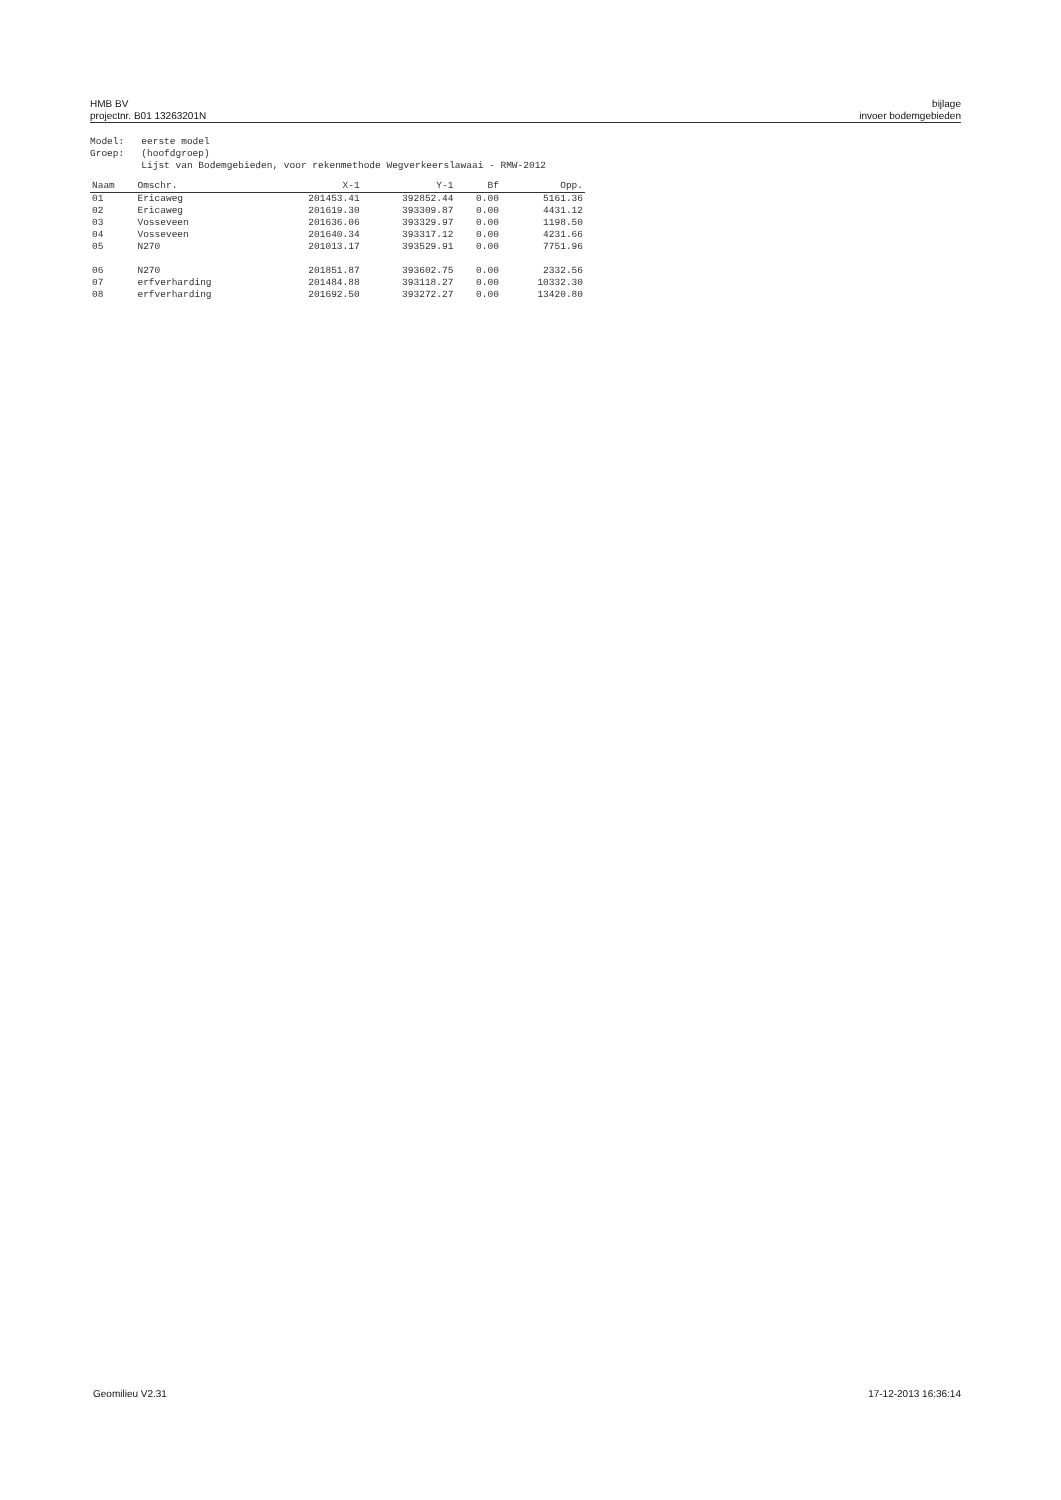HMB BV
projectnr. B01 13263201N
bijlage
invoer bodemgebieden
Model: eerste model Groep: (hoofdgroep) Lijst van Bodemgebieden, voor rekenmethode Wegverkeerslawaai - RMW-2012
| Naam | Omschr. | X-1 | Y-1 | Bf | Opp. |
| --- | --- | --- | --- | --- | --- |
| 01 | Ericaweg | 201453.41 | 392852.44 | 0.00 | 5161.36 |
| 02 | Ericaweg | 201619.30 | 393309.87 | 0.00 | 4431.12 |
| 03 | Vosseveen | 201636.06 | 393329.97 | 0.00 | 1198.50 |
| 04 | Vosseveen | 201640.34 | 393317.12 | 0.00 | 4231.66 |
| 05 | N270 | 201013.17 | 393529.91 | 0.00 | 7751.96 |
| 06 | N270 | 201851.87 | 393602.75 | 0.00 | 2332.56 |
| 07 | erfverharding | 201484.88 | 393118.27 | 0.00 | 10332.30 |
| 08 | erfverharding | 201692.50 | 393272.27 | 0.00 | 13420.80 |
Geomilieu V2.31 17-12-2013 16:36:14